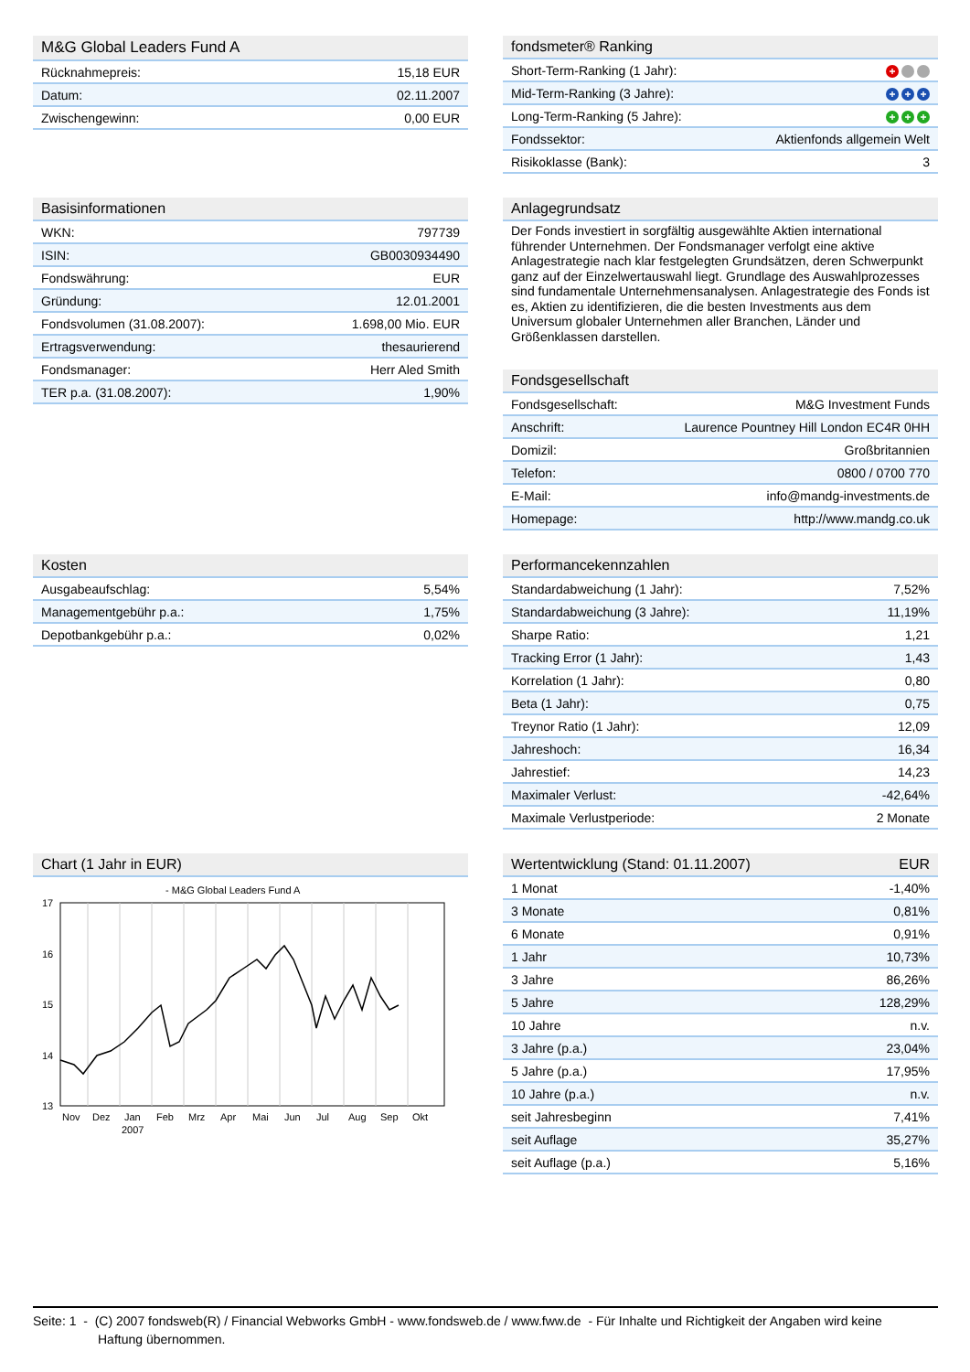| M&G Global Leaders Fund A | |
| --- | --- |
| Rücknahmepreis: | 15,18 EUR |
| Datum: | 02.11.2007 |
| Zwischengewinn: | 0,00 EUR |
| fondsmeter® Ranking | |
| --- | --- |
| Short-Term-Ranking (1 Jahr): | + |
| Mid-Term-Ranking (3 Jahre): | + + + |
| Long-Term-Ranking (5 Jahre): | + + + |
| Fondssektor: | Aktienfonds allgemein Welt |
| Risikoklasse (Bank): | 3 |
| Basisinformationen | |
| --- | --- |
| WKN: | 797739 |
| ISIN: | GB0030934490 |
| Fondswährung: | EUR |
| Gründung: | 12.01.2001 |
| Fondsvolumen (31.08.2007): | 1.698,00 Mio. EUR |
| Ertragsverwendung: | thesaurierend |
| Fondsmanager: | Herr Aled Smith |
| TER p.a. (31.08.2007): | 1,90% |
| Anlagegrundsatz |
| --- |
Der Fonds investiert in sorgfältig ausgewählte Aktien international führender Unternehmen. Der Fondsmanager verfolgt eine aktive Anlagestrategie nach klar festgelegten Grundsätzen, deren Schwerpunkt ganz auf der Einzelwertauswahl liegt. Grundlage des Auswahlprozesses sind fundamentale Unternehmensanalysen. Anlagestrategie des Fonds ist es, Aktien zu identifizieren, die die besten Investments aus dem Universum globaler Unternehmen aller Branchen, Länder und Größenklassen darstellen.
| Fondsgesellschaft | |
| --- | --- |
| Fondsgesellschaft: | M&G Investment Funds |
| Anschrift: | Laurence Pountney Hill London EC4R 0HH |
| Domizil: | Großbritannien |
| Telefon: | 0800 / 0700 770 |
| E-Mail: | info@mandg-investments.de |
| Homepage: | http://www.mandg.co.uk |
| Kosten | |
| --- | --- |
| Ausgabeaufschlag: | 5,54% |
| Managementgebühr p.a.: | 1,75% |
| Depotbankgebühr p.a.: | 0,02% |
| Performancekennzahlen | |
| --- | --- |
| Standardabweichung (1 Jahr): | 7,52% |
| Standardabweichung (3 Jahre): | 11,19% |
| Sharpe Ratio: | 1,21 |
| Tracking Error (1 Jahr): | 1,43 |
| Korrelation (1 Jahr): | 0,80 |
| Beta (1 Jahr): | 0,75 |
| Treynor Ratio (1 Jahr): | 12,09 |
| Jahreshoch: | 16,34 |
| Jahrestief: | 14,23 |
| Maximaler Verlust: | -42,64% |
| Maximale Verlustperiode: | 2 Monate |
| Chart (1 Jahr in EUR) |
| --- |
- M&G Global Leaders Fund A
17
16
15
14
13
Nov
Dez
Jan
Feb
Mrz
Apr
Mai
Jun
Jul
Aug
Sep
Okt
2007
| Wertentwicklung (Stand: 01.11.2007) | EUR |
| --- | --- |
| 1 Monat | -1,40% |
| 3 Monate | 0,81% |
| 6 Monate | 0,91% |
| 1 Jahr | 10,73% |
| 3 Jahre | 86,26% |
| 5 Jahre | 128,29% |
| 10 Jahre | n.v. |
| 3 Jahre (p.a.) | 23,04% |
| 5 Jahre (p.a.) | 17,95% |
| 10 Jahre (p.a.) | n.v. |
| seit Jahresbeginn | 7,41% |
| seit Auflage | 35,27% |
| seit Auflage (p.a.) | 5,16% |
Seite: 1 - (C) 2007 fondsweb(R) / Financial Webworks GmbH - www.fondsweb.de / www.fww.de - Für Inhalte und Richtigkeit der Angaben wird keine
Haftung übernommen.